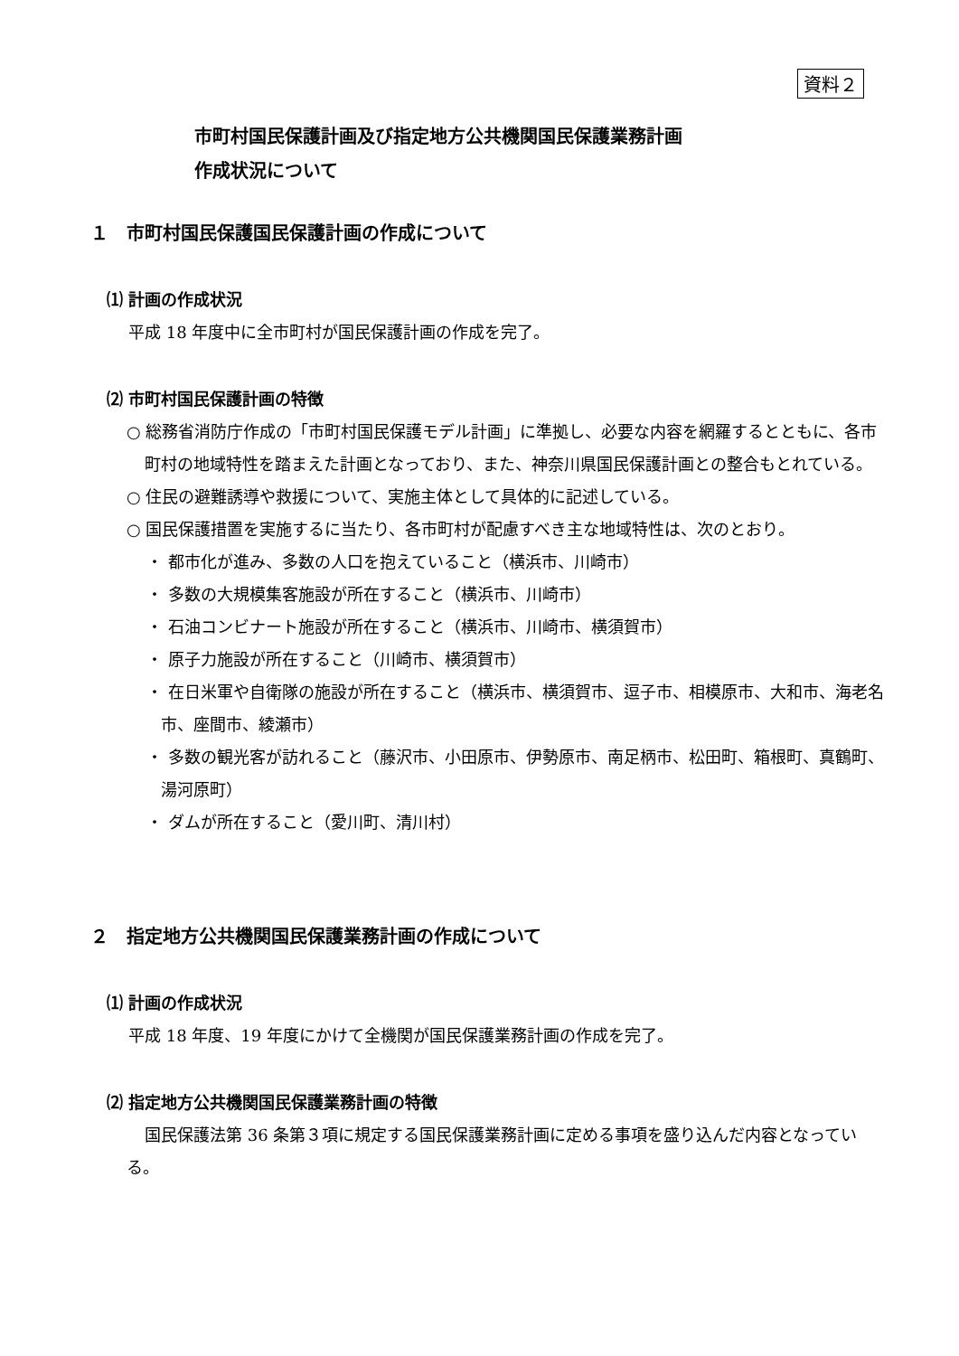資料２
市町村国民保護計画及び指定地方公共機関国民保護業務計画
作成状況について
１　市町村国民保護国民保護計画の作成について
⑴ 計画の作成状況
平成 18 年度中に全市町村が国民保護計画の作成を完了。
⑵ 市町村国民保護計画の特徴
○ 総務省消防庁作成の「市町村国民保護モデル計画」に準拠し、必要な内容を網羅するとともに、各市町村の地域特性を踏まえた計画となっており、また、神奈川県国民保護計画との整合もとれている。
○ 住民の避難誘導や救援について、実施主体として具体的に記述している。
○ 国民保護措置を実施するに当たり、各市町村が配慮すべき主な地域特性は、次のとおり。
・ 都市化が進み、多数の人口を抱えていること（横浜市、川崎市）
・ 多数の大規模集客施設が所在すること（横浜市、川崎市）
・ 石油コンビナート施設が所在すること（横浜市、川崎市、横須賀市）
・ 原子力施設が所在すること（川崎市、横須賀市）
・ 在日米軍や自衛隊の施設が所在すること（横浜市、横須賀市、逗子市、相模原市、大和市、海老名市、座間市、綾瀬市）
・ 多数の観光客が訪れること（藤沢市、小田原市、伊勢原市、南足柄市、松田町、箱根町、真鶴町、湯河原町）
・ ダムが所在すること（愛川町、清川村）
２　指定地方公共機関国民保護業務計画の作成について
⑴ 計画の作成状況
平成 18 年度、19 年度にかけて全機関が国民保護業務計画の作成を完了。
⑵ 指定地方公共機関国民保護業務計画の特徴
国民保護法第 36 条第３項に規定する国民保護業務計画に定める事項を盛り込んだ内容となっている。